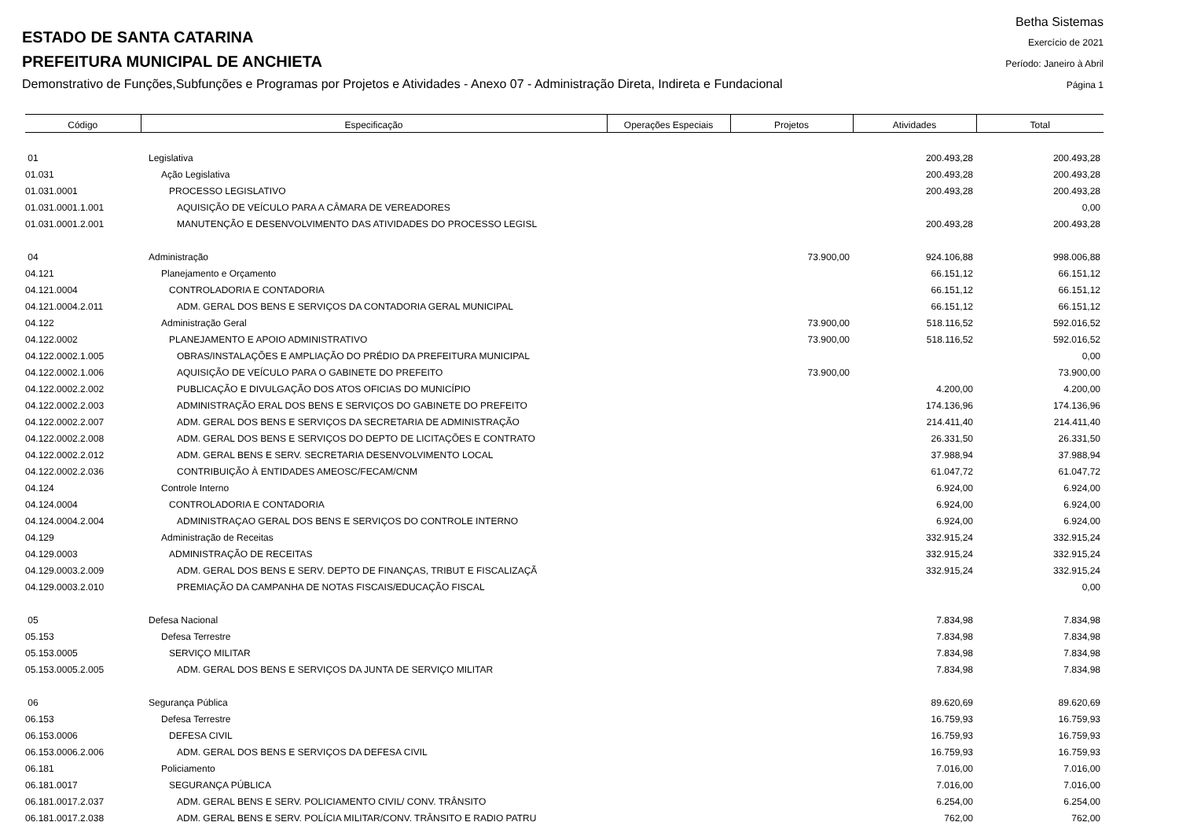ESTADO DE SANTA CATARINA
PREFEITURA MUNICIPAL DE ANCHIETA
Demonstrativo de Funções,Subfunções e Programas por Projetos e Atividades - Anexo 07 - Administração Direta, Indireta e Fundacional
Betha Sistemas
Exercício de 2021
Período: Janeiro à Abril
Página 1
| Código | Especificação | Operações Especiais | Projetos | Atividades | Total |
| --- | --- | --- | --- | --- | --- |
| 01 | Legislativa | | | 200.493,28 | 200.493,28 |
| 01.031 | Ação Legislativa | | | 200.493,28 | 200.493,28 |
| 01.031.0001 | PROCESSO LEGISLATIVO | | | 200.493,28 | 200.493,28 |
| 01.031.0001.1.001 | AQUISIÇÃO DE VEÍCULO PARA A CÂMARA DE VEREADORES | | | | 0,00 |
| 01.031.0001.2.001 | MANUTENÇÃO E DESENVOLVIMENTO DAS ATIVIDADES DO PROCESSO LEGISL | | | 200.493,28 | 200.493,28 |
| 04 | Administração | | 73.900,00 | 924.106,88 | 998.006,88 |
| 04.121 | Planejamento e Orçamento | | | 66.151,12 | 66.151,12 |
| 04.121.0004 | CONTROLADORIA E CONTADORIA | | | 66.151,12 | 66.151,12 |
| 04.121.0004.2.011 | ADM. GERAL DOS BENS E SERVIÇOS DA CONTADORIA GERAL MUNICIPAL | | | 66.151,12 | 66.151,12 |
| 04.122 | Administração Geral | | 73.900,00 | 518.116,52 | 592.016,52 |
| 04.122.0002 | PLANEJAMENTO E APOIO ADMINISTRATIVO | | 73.900,00 | 518.116,52 | 592.016,52 |
| 04.122.0002.1.005 | OBRAS/INSTALAÇÕES E AMPLIAÇÃO DO PRÉDIO DA PREFEITURA MUNICIPAL | | | | 0,00 |
| 04.122.0002.1.006 | AQUISIÇÃO DE VEÍCULO PARA O GABINETE DO PREFEITO | | 73.900,00 | | 73.900,00 |
| 04.122.0002.2.002 | PUBLICAÇÃO E DIVULGAÇÃO DOS ATOS OFICIAS DO MUNICÍPIO | | | 4.200,00 | 4.200,00 |
| 04.122.0002.2.003 | ADMINISTRAÇÃO ERAL DOS BENS E SERVIÇOS DO GABINETE DO PREFEITO | | | 174.136,96 | 174.136,96 |
| 04.122.0002.2.007 | ADM. GERAL DOS BENS E SERVIÇOS DA SECRETARIA DE ADMINISTRAÇÃO | | | 214.411,40 | 214.411,40 |
| 04.122.0002.2.008 | ADM. GERAL DOS BENS E SERVIÇOS DO DEPTO DE LICITAÇÕES E CONTRATO | | | 26.331,50 | 26.331,50 |
| 04.122.0002.2.012 | ADM. GERAL BENS E SERV. SECRETARIA DESENVOLVIMENTO LOCAL | | | 37.988,94 | 37.988,94 |
| 04.122.0002.2.036 | CONTRIBUIÇÃO À ENTIDADES AMEOSC/FECAM/CNM | | | 61.047,72 | 61.047,72 |
| 04.124 | Controle Interno | | | 6.924,00 | 6.924,00 |
| 04.124.0004 | CONTROLADORIA E CONTADORIA | | | 6.924,00 | 6.924,00 |
| 04.124.0004.2.004 | ADMINISTRAÇAO GERAL DOS BENS E SERVIÇOS DO CONTROLE INTERNO | | | 6.924,00 | 6.924,00 |
| 04.129 | Administração de Receitas | | | 332.915,24 | 332.915,24 |
| 04.129.0003 | ADMINISTRAÇÃO DE RECEITAS | | | 332.915,24 | 332.915,24 |
| 04.129.0003.2.009 | ADM. GERAL DOS BENS E SERV. DEPTO DE FINANÇAS, TRIBUT E FISCALIZAÇÃ | | | 332.915,24 | 332.915,24 |
| 04.129.0003.2.010 | PREMIAÇÃO DA CAMPANHA DE NOTAS FISCAIS/EDUCAÇÃO FISCAL | | | | 0,00 |
| 05 | Defesa Nacional | | | 7.834,98 | 7.834,98 |
| 05.153 | Defesa Terrestre | | | 7.834,98 | 7.834,98 |
| 05.153.0005 | SERVIÇO MILITAR | | | 7.834,98 | 7.834,98 |
| 05.153.0005.2.005 | ADM. GERAL DOS BENS E SERVIÇOS DA JUNTA DE SERVIÇO MILITAR | | | 7.834,98 | 7.834,98 |
| 06 | Segurança Pública | | | 89.620,69 | 89.620,69 |
| 06.153 | Defesa Terrestre | | | 16.759,93 | 16.759,93 |
| 06.153.0006 | DEFESA CIVIL | | | 16.759,93 | 16.759,93 |
| 06.153.0006.2.006 | ADM. GERAL DOS BENS E SERVIÇOS DA DEFESA CIVIL | | | 16.759,93 | 16.759,93 |
| 06.181 | Policiamento | | | 7.016,00 | 7.016,00 |
| 06.181.0017 | SEGURANÇA PÚBLICA | | | 7.016,00 | 7.016,00 |
| 06.181.0017.2.037 | ADM. GERAL BENS E SERV. POLICIAMENTO CIVIL/ CONV. TRÂNSITO | | | 6.254,00 | 6.254,00 |
| 06.181.0017.2.038 | ADM. GERAL BENS E SERV. POLÍCIA MILITAR/CONV. TRÂNSITO E RADIO PATRU | | | 762,00 | 762,00 |